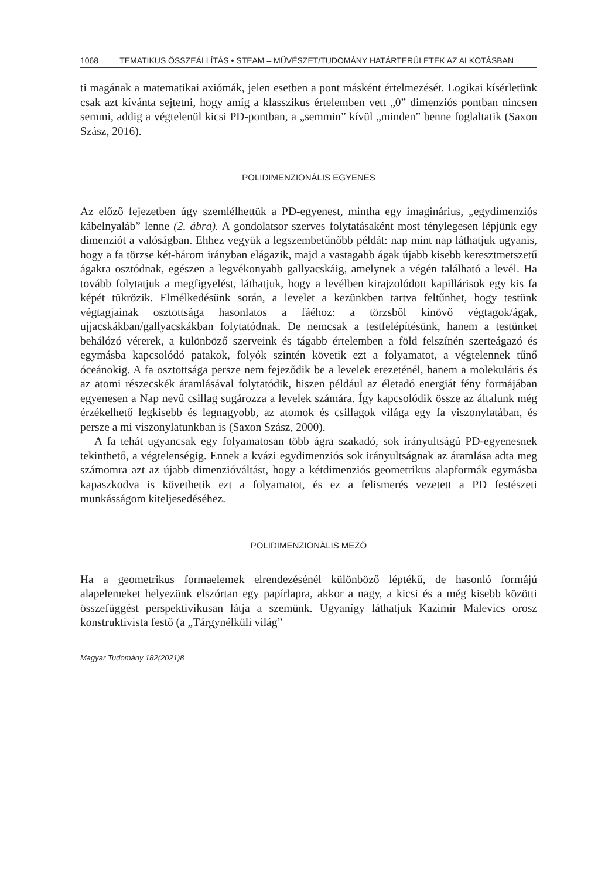1068 TEMATIKUS ÖSSZEÁLLÍTÁS • STEAM – MŰVÉSZET/TUDOMÁNY HATÁRTERÜLETEK AZ ALKOTÁSBAN
ti magának a matematikai axiómák, jelen esetben a pont másként értelmezését. Logikai kísérletünk csak azt kívánta sejtetni, hogy amíg a klasszikus értelemben vett „0” dimenziós pontban nincsen semmi, addig a végtelenül kicsi PD-pontban, a „semmin” kívül „minden” benne foglaltatik (Saxon Szász, 2016).
POLIDIMENZIONÁLIS EGYENES
Az előző fejezetben úgy szemlélhettük a PD-egyenest, mintha egy imaginárius, „egydimenziós kábelnyaláb” lenne (2. ábra). A gondolatsor szerves folytatásaként most ténylegesen lépjünk egy dimenziót a valóságban. Ehhez vegyük a legszembetűnőbb példát: nap mint nap láthatjuk ugyanis, hogy a fa törzse két-három irányban elágazik, majd a vastagabb ágak újabb kisebb keresztmetszetű ágakra osztódnak, egészen a legvékonyabb gallyacskáig, amelynek a végén található a levél. Ha tovább folytatjuk a megfigyelést, láthatjuk, hogy a levélben kirajzolódott kapillárisok egy kis fa képét tükrözik. Elmélkedésünk során, a levelet a kezünkben tartva feltűnhet, hogy testünk végtagjainak osztottsága hasonlatos a fáéhoz: a törzsből kinövő végtagok/ágak, ujjacskákban/gallyacskákban folytatódnak. De nemcsak a testfelépítésünk, hanem a testünket behálózó vérerek, a különböző szerveink és tágabb értelemben a föld felszínén szerteágazó és egymásba kapcsolódó patakok, folyók szintén követik ezt a folyamatot, a végtelennek tűnő óceánokig. A fa osztottsága persze nem fejeződik be a levelek erezeténél, hanem a molekuláris és az atomi részecskék áramlásával folytatódik, hiszen például az életadó energiát fény formájában egyenesen a Nap nevű csillag sugározza a levelek számára. Így kapcsolódik össze az általunk még érzékelhető legkisebb és legnagyobb, az atomok és csillagok világa egy fa viszonylatában, és persze a mi viszonylatunkban is (Saxon Szász, 2000).
A fa tehát ugyancsak egy folyamatosan több ágra szakadó, sok irányultságú PD-egyenesnek tekinthető, a végtelenségig. Ennek a kvázi egydimenziós sok irányultságnak az áramlása adta meg számomra azt az újabb dimenzióváltást, hogy a kétdimenziós geometrikus alapformák egymásba kapaszkodva is követhetik ezt a folyamatot, és ez a felismerés vezetett a PD festészeti munkásságom kiteljesedéséhez.
POLIDIMENZIONÁLIS MEZŐ
Ha a geometrikus formaelemek elrendezésénél különböző léptékű, de hasonló formájú alapelemeket helyezünk elszórtan egy papírlapra, akkor a nagy, a kicsi és a még kisebb közötti összefüggést perspektivikusan látja a szemünk. Ugyanígy láthatjuk Kazimir Malevics orosz konstruktivista festő (a „Tárgynélküli világ”
Magyar Tudomány 182(2021)8